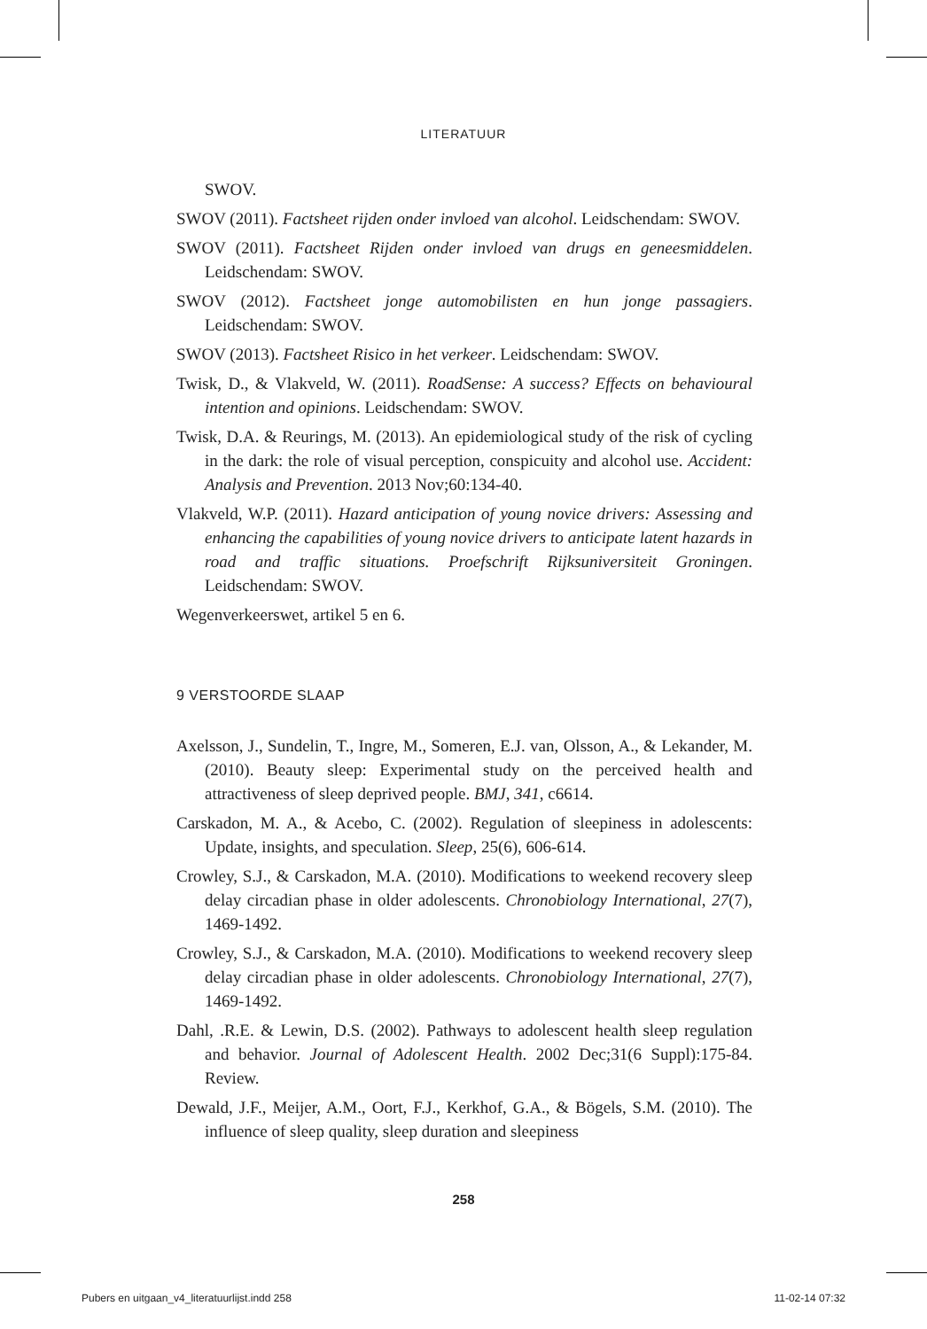LITERATUUR
SWOV.
SWOV (2011). Factsheet rijden onder invloed van alcohol. Leidschendam: SWOV.
SWOV (2011). Factsheet Rijden onder invloed van drugs en geneesmiddelen. Leidschendam: SWOV.
SWOV (2012). Factsheet jonge automobilisten en hun jonge passagiers. Leidschendam: SWOV.
SWOV (2013). Factsheet Risico in het verkeer. Leidschendam: SWOV.
Twisk, D., & Vlakveld, W. (2011). RoadSense: A success? Effects on behavioural intention and opinions. Leidschendam: SWOV.
Twisk, D.A. & Reurings, M. (2013). An epidemiological study of the risk of cycling in the dark: the role of visual perception, conspicuity and alcohol use. Accident: Analysis and Prevention. 2013 Nov;60:134-40.
Vlakveld, W.P. (2011). Hazard anticipation of young novice drivers: Assessing and enhancing the capabilities of young novice drivers to anticipate latent hazards in road and traffic situations. Proefschrift Rijksuniversiteit Groningen. Leidschendam: SWOV.
Wegenverkeerswet, artikel 5 en 6.
9 VERSTOORDE SLAAP
Axelsson, J., Sundelin, T., Ingre, M., Someren, E.J. van, Olsson, A., & Lekander, M. (2010). Beauty sleep: Experimental study on the perceived health and attractiveness of sleep deprived people. BMJ, 341, c6614.
Carskadon, M. A., & Acebo, C. (2002). Regulation of sleepiness in adolescents: Update, insights, and speculation. Sleep, 25(6), 606-614.
Crowley, S.J., & Carskadon, M.A. (2010). Modifications to weekend recovery sleep delay circadian phase in older adolescents. Chronobiology International, 27(7), 1469-1492.
Crowley, S.J., & Carskadon, M.A. (2010). Modifications to weekend recovery sleep delay circadian phase in older adolescents. Chronobiology International, 27(7), 1469-1492.
Dahl, .R.E. & Lewin, D.S. (2002). Pathways to adolescent health sleep regulation and behavior. Journal of Adolescent Health. 2002 Dec;31(6 Suppl):175-84. Review.
Dewald, J.F., Meijer, A.M., Oort, F.J., Kerkhof, G.A., & Bögels, S.M. (2010). The influence of sleep quality, sleep duration and sleepiness
258
Pubers en uitgaan_v4_literatuurlijst.indd 258 11-02-14 07:32